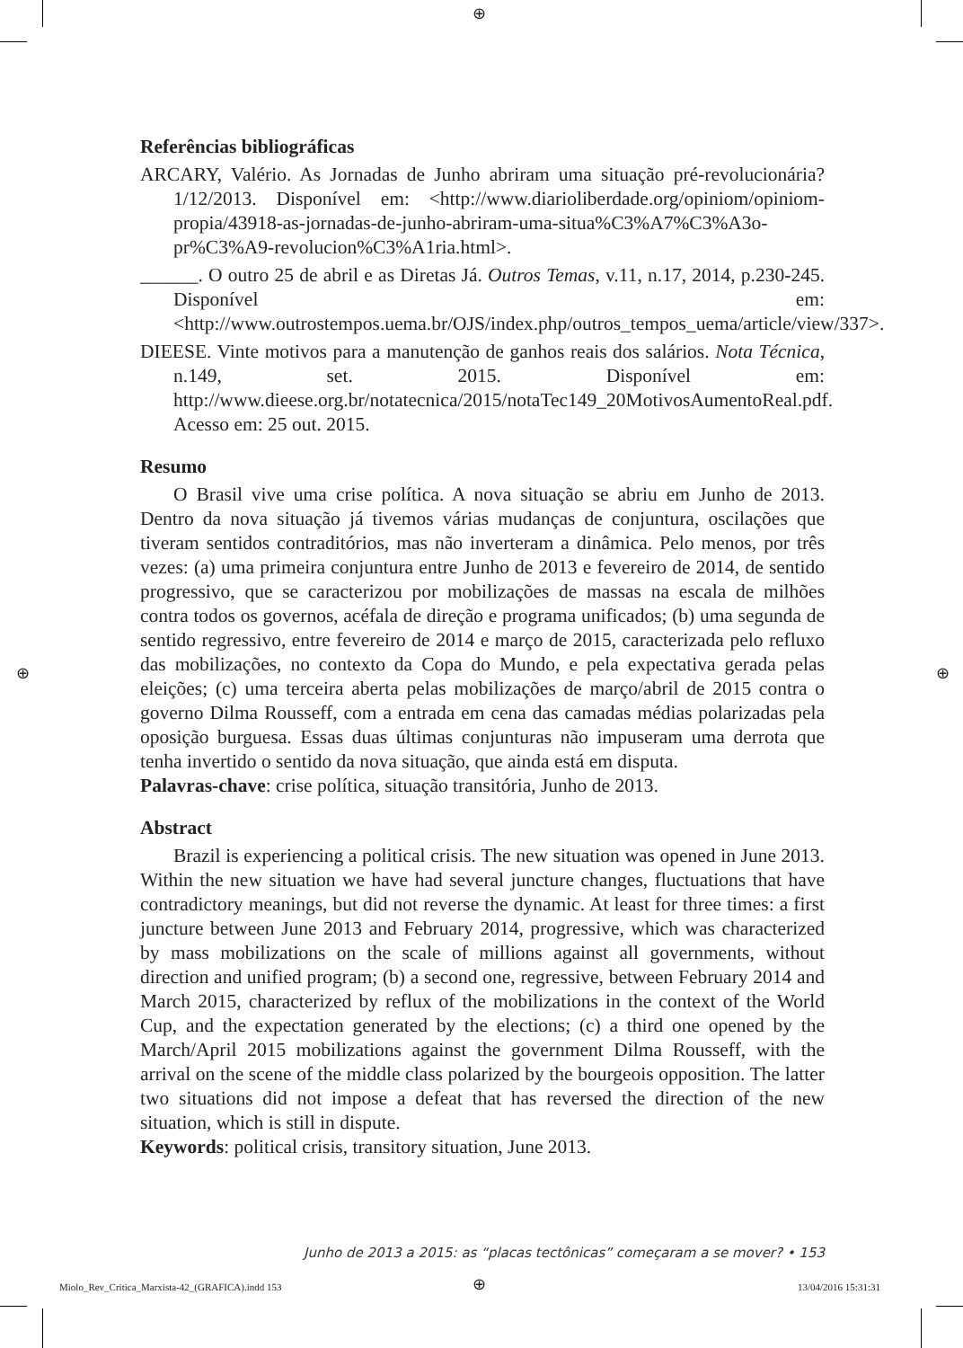⊕
⊕ ⊕
Referências bibliográficas
ARCARY, Valério. As Jornadas de Junho abriram uma situação pré-revolucionária? 1/12/2013. Disponível em: <http://www.diarioliberdade.org/opiniom/opiniom-propia/43918-as-jornadas-de-junho-abriram-uma-situa%C3%A7%C3%A3o-pr%C3%A9-revolucion%C3%A1ria.html>.
______. O outro 25 de abril e as Diretas Já. Outros Temas, v.11, n.17, 2014, p.230-245. Disponível em: <http://www.outrostempos.uema.br/OJS/index.php/outros_tempos_uema/article/view/337>.
DIEESE. Vinte motivos para a manutenção de ganhos reais dos salários. Nota Técnica, n.149, set. 2015. Disponível em: http://www.dieese.org.br/notatecnica/2015/notaTec149_20MotivosAumentoReal.pdf. Acesso em: 25 out. 2015.
Resumo
O Brasil vive uma crise política. A nova situação se abriu em Junho de 2013. Dentro da nova situação já tivemos várias mudanças de conjuntura, oscilações que tiveram sentidos contraditórios, mas não inverteram a dinâmica. Pelo menos, por três vezes: (a) uma primeira conjuntura entre Junho de 2013 e fevereiro de 2014, de sentido progressivo, que se caracterizou por mobilizações de massas na escala de milhões contra todos os governos, acéfala de direção e programa unificados; (b) uma segunda de sentido regressivo, entre fevereiro de 2014 e março de 2015, caracterizada pelo refluxo das mobilizações, no contexto da Copa do Mundo, e pela expectativa gerada pelas eleições; (c) uma terceira aberta pelas mobilizações de março/abril de 2015 contra o governo Dilma Rousseff, com a entrada em cena das camadas médias polarizadas pela oposição burguesa. Essas duas últimas conjunturas não impuseram uma derrota que tenha invertido o sentido da nova situação, que ainda está em disputa.
Palavras-chave: crise política, situação transitória, Junho de 2013.
Abstract
Brazil is experiencing a political crisis. The new situation was opened in June 2013. Within the new situation we have had several juncture changes, fluctuations that have contradictory meanings, but did not reverse the dynamic. At least for three times: a first juncture between June 2013 and February 2014, progressive, which was characterized by mass mobilizations on the scale of millions against all governments, without direction and unified program; (b) a second one, regressive, between February 2014 and March 2015, characterized by reflux of the mobilizations in the context of the World Cup, and the expectation generated by the elections; (c) a third one opened by the March/April 2015 mobilizations against the government Dilma Rousseff, with the arrival on the scene of the middle class polarized by the bourgeois opposition. The latter two situations did not impose a defeat that has reversed the direction of the new situation, which is still in dispute.
Keywords: political crisis, transitory situation, June 2013.
Junho de 2013 a 2015: as “placas tectônicas” começaram a se mover? • 153
Miolo_Rev_Critica_Marxista-42_(GRAFICA).indd 153
⊕ 13/04/2016 15:31:31